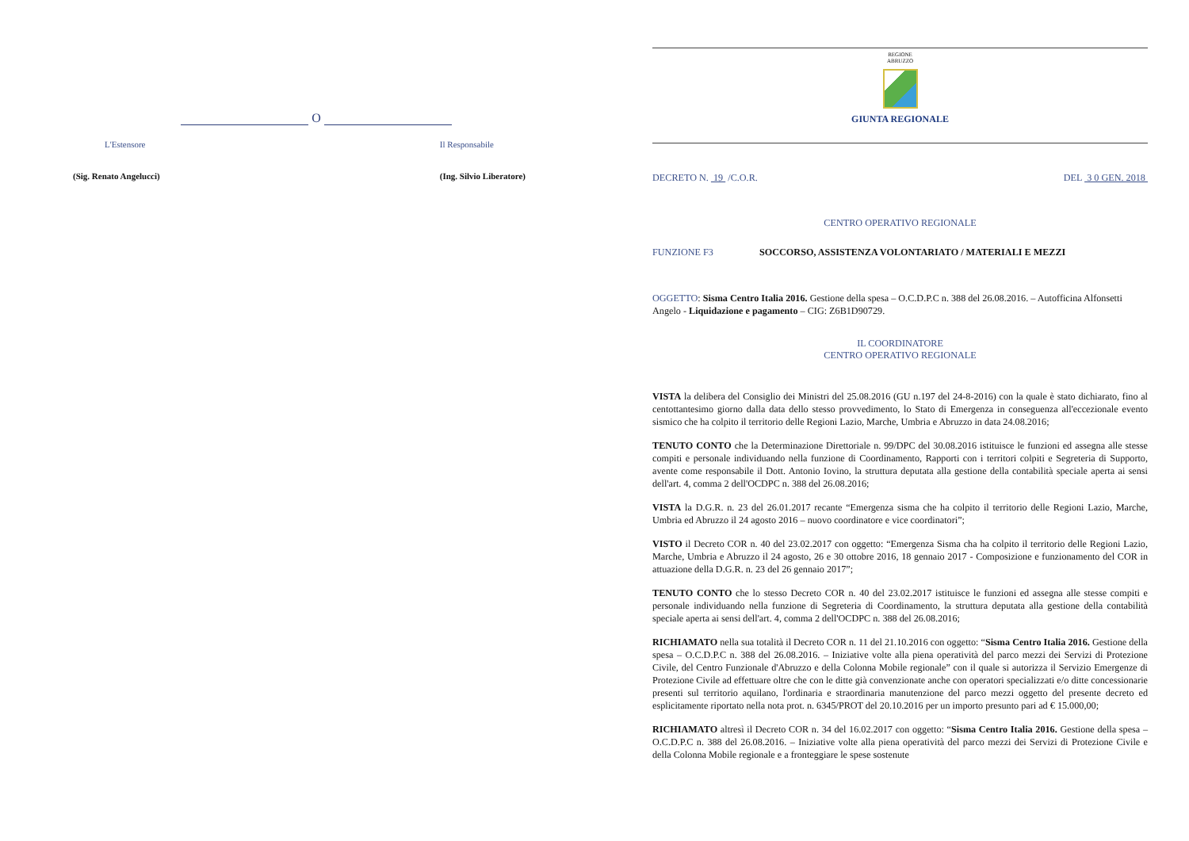O
L'Estensore Il Responsabile
(Sig. Renato Angelucci) (Ing. Silvio Liberatore)
REGIONE
ABRUZZO
GIUNTA REGIONALE
DECRETO N. 19 /C.O.R. DEL 3 0 GEN. 2018
CENTRO OPERATIVO REGIONALE
FUNZIONE F3 SOCCORSO, ASSISTENZA VOLONTARIATO / MATERIALI E MEZZI
OGGETTO: Sisma Centro Italia 2016. Gestione della spesa – O.C.D.P.C n. 388 del 26.08.2016. – Autofficina Alfonsetti Angelo - Liquidazione e pagamento – CIG: Z6B1D90729.
IL COORDINATORE
CENTRO OPERATIVO REGIONALE
VISTA la delibera del Consiglio dei Ministri del 25.08.2016 (GU n.197 del 24-8-2016) con la quale è stato dichiarato, fino al centottantesimo giorno dalla data dello stesso provvedimento, lo Stato di Emergenza in conseguenza all'eccezionale evento sismico che ha colpito il territorio delle Regioni Lazio, Marche, Umbria e Abruzzo in data 24.08.2016;
TENUTO CONTO che la Determinazione Direttoriale n. 99/DPC del 30.08.2016 istituisce le funzioni ed assegna alle stesse compiti e personale individuando nella funzione di Coordinamento, Rapporti con i territori colpiti e Segreteria di Supporto, avente come responsabile il Dott. Antonio Iovino, la struttura deputata alla gestione della contabilità speciale aperta ai sensi dell'art. 4, comma 2 dell'OCDPC n. 388 del 26.08.2016;
VISTA la D.G.R. n. 23 del 26.01.2017 recante “Emergenza sisma che ha colpito il territorio delle Regioni Lazio, Marche, Umbria ed Abruzzo il 24 agosto 2016 – nuovo coordinatore e vice coordinatori”;
VISTO il Decreto COR n. 40 del 23.02.2017 con oggetto: “Emergenza Sisma cha ha colpito il territorio delle Regioni Lazio, Marche, Umbria e Abruzzo il 24 agosto, 26 e 30 ottobre 2016, 18 gennaio 2017 - Composizione e funzionamento del COR in attuazione della D.G.R. n. 23 del 26 gennaio 2017”;
TENUTO CONTO che lo stesso Decreto COR n. 40 del 23.02.2017 istituisce le funzioni ed assegna alle stesse compiti e personale individuando nella funzione di Segreteria di Coordinamento, la struttura deputata alla gestione della contabilità speciale aperta ai sensi dell'art. 4, comma 2 dell'OCDPC n. 388 del 26.08.2016;
RICHIAMATO nella sua totalità il Decreto COR n. 11 del 21.10.2016 con oggetto: “Sisma Centro Italia 2016. Gestione della spesa – O.C.D.P.C n. 388 del 26.08.2016. – Iniziative volte alla piena operatività del parco mezzi dei Servizi di Protezione Civile, del Centro Funzionale d'Abruzzo e della Colonna Mobile regionale” con il quale si autorizza il Servizio Emergenze di Protezione Civile ad effettuare oltre che con le ditte già convenzionate anche con operatori specializzati e/o ditte concessionarie presenti sul territorio aquilano, l'ordinaria e straordinaria manutenzione del parco mezzi oggetto del presente decreto ed esplicitamente riportato nella nota prot. n. 6345/PROT del 20.10.2016 per un importo presunto pari ad € 15.000,00;
RICHIAMATO altresì il Decreto COR n. 34 del 16.02.2017 con oggetto: “Sisma Centro Italia 2016. Gestione della spesa – O.C.D.P.C n. 388 del 26.08.2016. – Iniziative volte alla piena operatività del parco mezzi dei Servizi di Protezione Civile e della Colonna Mobile regionale e a fronteggiare le spese sostenute